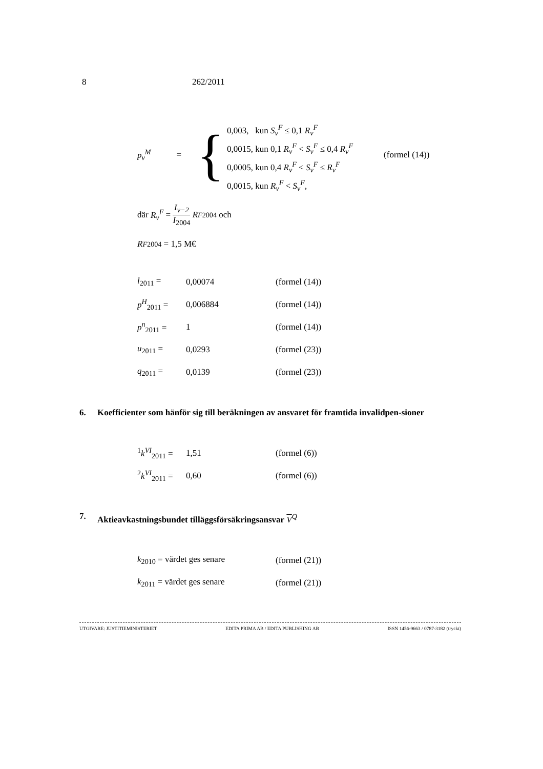8 262/2011
p<sub>v</sub><sup>M</sup> = {
0,003, kun S<sub>v</sub><sup>F</sup> ≤ 0,1 R<sub>v</sub><sup>F</sup>
0,0015, kun 0,1 R<sub>v</sub><sup>F</sup> < S<sub>v</sub><sup>F</sup> ≤ 0,4 R<sub>v</sub><sup>F</sup>
0,0005, kun 0,4 R<sub>v</sub><sup>F</sup> < S<sub>v</sub><sup>F</sup> ≤ R<sub>v</sub><sup>F</sup>
0,0015, kun R<sub>v</sub><sup>F</sup> < S<sub>v</sub><sup>F</sup>,
(formel (14))
där R<sub>v</sub><sup>F</sup> = I<sub>v−2</sub>
I<sub>2004</sub> R<sup>F</sup><sub>2004</sub> och
R<sup>F</sup><sub>2004</sub> = 1,5 M€
l<sub>2011</sub> = 0,00074 (formel (14))
p<sup>H</sup><sub>2011</sub> = 0,006884 (formel (14))
p<sup>n</sup><sub>2011</sub> = 1 (formel (14))
u<sub>2011</sub> = 0,0293 (formel (23))
q<sub>2011</sub> = 0,0139 (formel (23))
6. Koefficienter som hänför sig till beräkningen av ansvaret för framtida invalidpen-sioner
<sup>1</sup> k<sup>VI</sup><sub>2011</sub> = 1,51 (formel (6))
<sup>2</sup> k<sup>VI</sup><sub>2011</sub> = 0,60 (formel (6))
7. Aktieavkastningsbundet tilläggsförsäkringsansvar V<sup>Q</sup>
k<sub>2010</sub> = värdet ges senare (formel (21))
k<sub>2011</sub> = värdet ges senare (formel (21))
UTGIVARE: JUSTITIEMINISTERIET EDITA PRIMA AB / EDITA PUBLISHING AB ISSN 1456-9663 / 0787-3182 (tryckt)